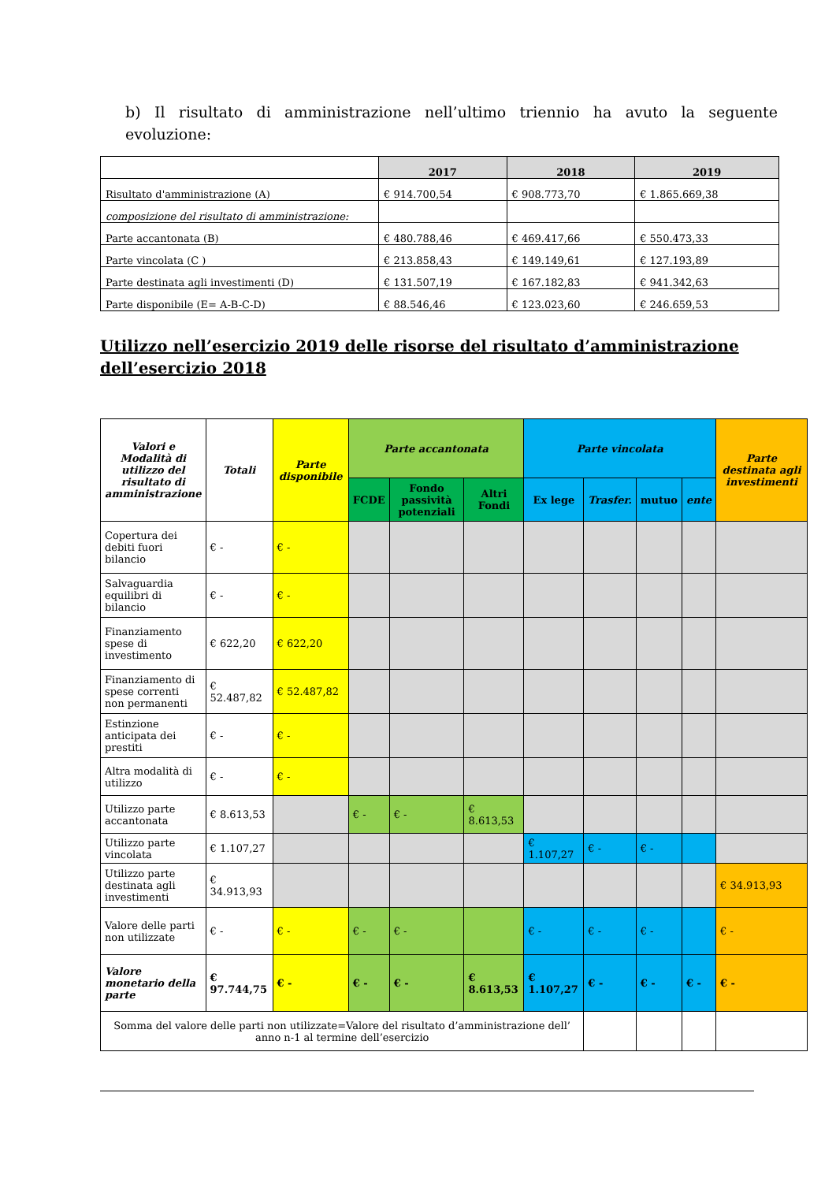b) Il risultato di amministrazione nell’ultimo triennio ha avuto la seguente evoluzione:
| | 2017 | 2018 | 2019 |
| --- | --- | --- | --- |
| Risultato d'amministrazione (A) | € 914.700,54 | € 908.773,70 | € 1.865.669,38 |
| composizione del risultato di amministrazione: | | | |
| Parte accantonata (B) | € 480.788,46 | € 469.417,66 | € 550.473,33 |
| Parte vincolata (C ) | € 213.858,43 | € 149.149,61 | € 127.193,89 |
| Parte destinata agli investimenti (D) | € 131.507,19 | € 167.182,83 | € 941.342,63 |
| Parte disponibile (E= A-B-C-D) | € 88.546,46 | € 123.023,60 | € 246.659,53 |
Utilizzo nell’esercizio 2019 delle risorse del risultato d’amministrazione dell’esercizio 2018
| Valori e Modalità di utilizzo del risultato di amministrazione | Totali | Parte disponibile | Parte accantonata | | | Parte vincolata | | | | Parte destinata agli investimenti |
| | | | FCDE | Fondo passività potenziali | Altri Fondi | Ex lege | Trasfer. | mutuo | ente | |
| Copertura dei debiti fuori bilancio | € - | € - | | | | | | | | |
| Salvaguardia equilibri di bilancio | € - | € - | | | | | | | | |
| Finanziamento spese di investimento | € 622,20 | € 622,20 | | | | | | | | |
| Finanziamento di spese correnti non permanenti | € 52.487,82 | € 52.487,82 | | | | | | | | |
| Estinzione anticipata dei prestiti | € - | € - | | | | | | | | |
| Altra modalità di utilizzo | € - | € - | | | | | | | | |
| Utilizzo parte accantonata | € 8.613,53 | | € - | € - | € 8.613,53 | | | | | |
| Utilizzo parte vincolata | € 1.107,27 | | | | | € 1.107,27 | € - | € - | | |
| Utilizzo parte destinata agli investimenti | € 34.913,93 | | | | | | | | | € 34.913,93 |
| Valore delle parti non utilizzate | € - | € - | € - | € - | | € - | € - | € - | | € - |
| Valore monetario della parte | € 97.744,75 | € - | € - | € - | € 8.613,53 | € 1.107,27 | € - | € - | € - | € - |
| Somma del valore delle parti non utilizzate=Valore del risultato d’amministrazione dell’ anno n-1 al termine dell’esercizio | | | | | | | | | | |